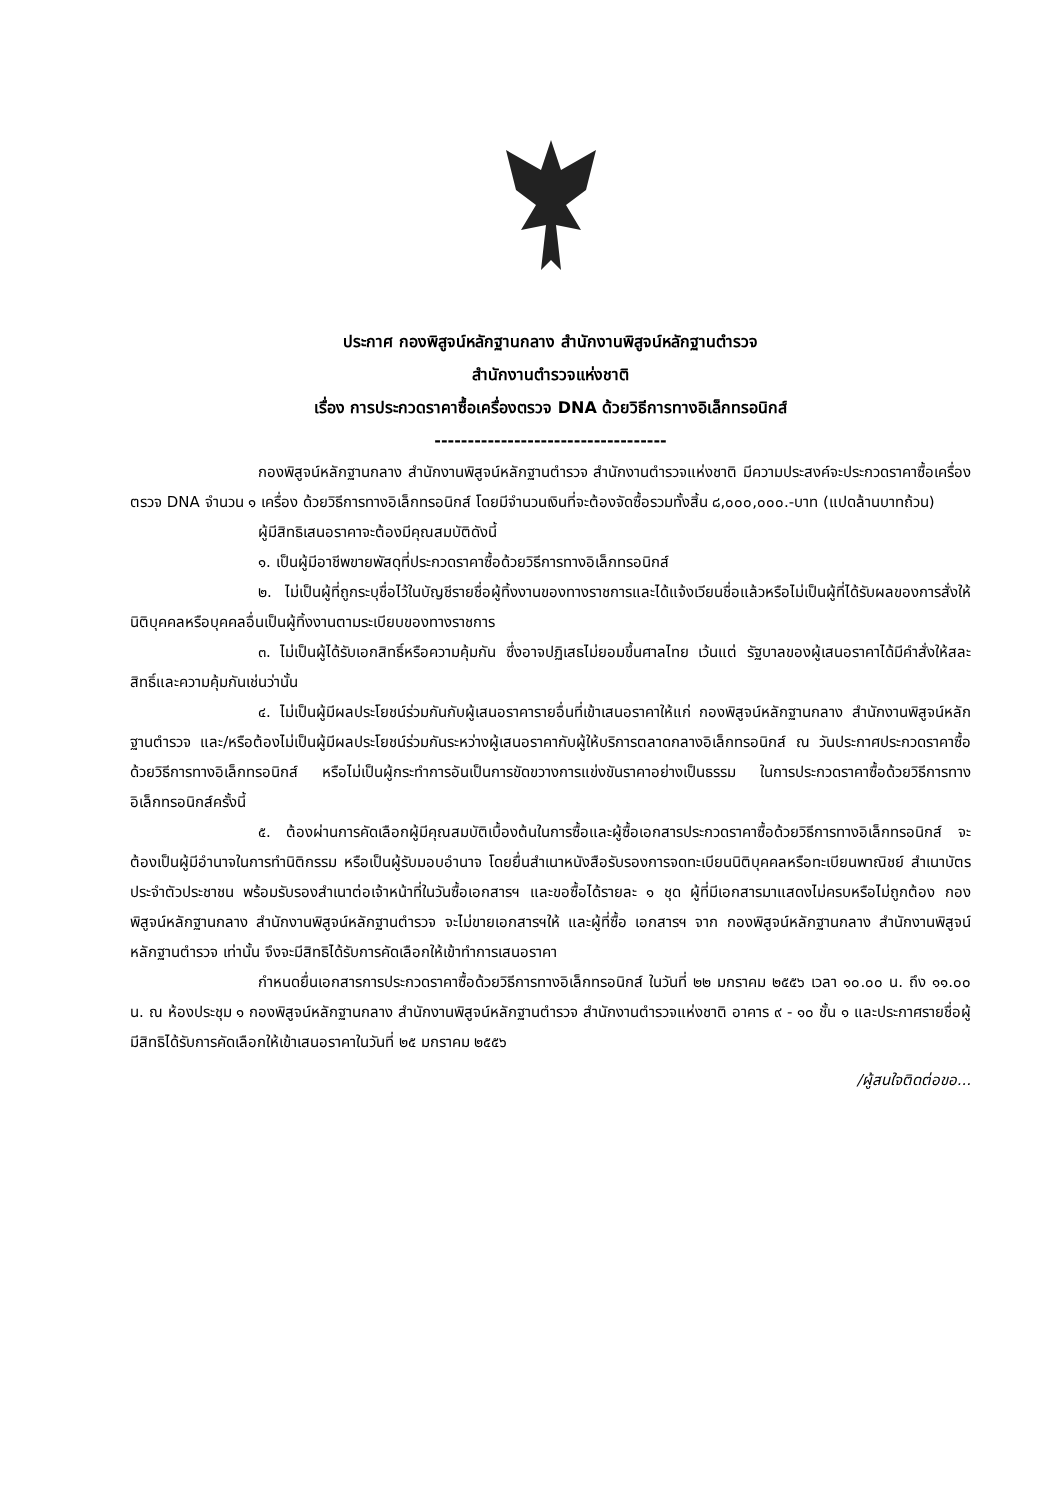ประกาศ กองพิสูจน์หลักฐานกลาง สำนักงานพิสูจน์หลักฐานตำรวจ
สำนักงานตำรวจแห่งชาติ
เรื่อง การประกวดราคาซื้อเครื่องตรวจ DNA ด้วยวิธีการทางอิเล็กทรอนิกส์
-----------------------------------
กองพิสูจน์หลักฐานกลาง สำนักงานพิสูจน์หลักฐานตำรวจ สำนักงานตำรวจแห่งชาติ มีความประสงค์จะประกวดราคาซื้อเครื่องตรวจ DNA จำนวน ๑ เครื่อง ด้วยวิธีการทางอิเล็กทรอนิกส์ โดยมีจำนวนเงินที่จะต้องจัดซื้อรวมทั้งสิ้น ๘,๐๐๐,๐๐๐.-บาท (แปดล้านบาทถ้วน)
ผู้มีสิทธิเสนอราคาจะต้องมีคุณสมบัติดังนี้
๑. เป็นผู้มีอาชีพขายพัสดุที่ประกวดราคาซื้อด้วยวิธีการทางอิเล็กทรอนิกส์
๒. ไม่เป็นผู้ที่ถูกระบุชื่อไว้ในบัญชีรายชื่อผู้ทิ้งงานของทางราชการและได้แจ้งเวียนชื่อแล้วหรือไม่เป็นผู้ที่ได้รับผลของการสั่งให้นิติบุคคลหรือบุคคลอื่นเป็นผู้ทิ้งงานตามระเบียบของทางราชการ
๓. ไม่เป็นผู้ได้รับเอกสิทธิ์หรือความคุ้มกัน ซึ่งอาจปฏิเสธไม่ยอมขึ้นศาลไทย เว้นแต่ รัฐบาลของผู้เสนอราคาได้มีคำสั่งให้สละสิทธิ์และความคุ้มกันเช่นว่านั้น
๔. ไม่เป็นผู้มีผลประโยชน์ร่วมกันกับผู้เสนอราคารายอื่นที่เข้าเสนอราคาให้แก่ กองพิสูจน์หลักฐานกลาง สำนักงานพิสูจน์หลักฐานตำรวจ และ/หรือต้องไม่เป็นผู้มีผลประโยชน์ร่วมกันระหว่างผู้เสนอราคากับผู้ให้บริการตลาดกลางอิเล็กทรอนิกส์ ณ วันประกาศประกวดราคาซื้อด้วยวิธีการทางอิเล็กทรอนิกส์ หรือไม่เป็นผู้กระทำการอันเป็นการขัดขวางการแข่งขันราคาอย่างเป็นธรรม ในการประกวดราคาซื้อด้วยวิธีการทางอิเล็กทรอนิกส์ครั้งนี้
๕. ต้องผ่านการคัดเลือกผู้มีคุณสมบัติเบื้องต้นในการซื้อและผู้ซื้อเอกสารประกวดราคาซื้อด้วยวิธีการทางอิเล็กทรอนิกส์ จะต้องเป็นผู้มีอำนาจในการทำนิติกรรม หรือเป็นผู้รับมอบอำนาจ โดยยื่นสำเนาหนังสือรับรองการจดทะเบียนนิติบุคคลหรือทะเบียนพาณิชย์ สำเนาบัตรประจำตัวประชาชน พร้อมรับรองสำเนาต่อเจ้าหน้าที่ในวันซื้อเอกสารฯ และขอซื้อได้รายละ ๑ ชุด ผู้ที่มีเอกสารมาแสดงไม่ครบหรือไม่ถูกต้อง กองพิสูจน์หลักฐานกลาง สำนักงานพิสูจน์หลักฐานตำรวจ จะไม่ขายเอกสารฯให้ และผู้ที่ซื้อ เอกสารฯ จาก กองพิสูจน์หลักฐานกลาง สำนักงานพิสูจน์หลักฐานตำรวจ เท่านั้น จึงจะมีสิทธิได้รับการคัดเลือกให้เข้าทำการเสนอราคา
กำหนดยื่นเอกสารการประกวดราคาซื้อด้วยวิธีการทางอิเล็กทรอนิกส์ ในวันที่ ๒๒ มกราคม ๒๕๕๖ เวลา ๑๐.๐๐ น. ถึง ๑๑.๐๐ น. ณ ห้องประชุม ๑ กองพิสูจน์หลักฐานกลาง สำนักงานพิสูจน์หลักฐานตำรวจ สำนักงานตำรวจแห่งชาติ อาคาร ๙ - ๑๐ ชั้น ๑ และประกาศรายชื่อผู้มีสิทธิได้รับการคัดเลือกให้เข้าเสนอราคาในวันที่ ๒๕ มกราคม ๒๕๕๖
/ผู้สนใจติดต่อขอ...